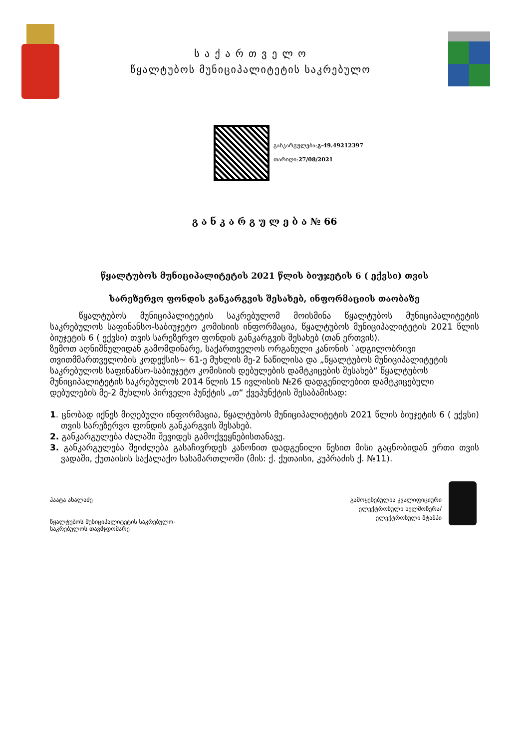ს ა ქ ა რ თ ვ ე ლ ო
წყალტუბოს მუნიციპალიტეტის საკრებულო
განკარგულება:გ-49.49212397
თარიღი:27/08/2021
გ ა ნ კ ა რ გ უ ლ ე ბ ა № 66
წყალტუბოს მუნიციპალიტეტის 2021 წლის ბიუჯეტის 6 ( ექვსი) თვის
სარეზერვო ფონდის განკარგვის შესახებ, ინფორმაციის თაობაზე
წყალტუბოს მუნიციპალიტეტის საკრებულომ მოისმინა წყალტუბოს მუნიციპალიტეტის საკრებულოს საფინანსო-საბიუჯეტო კომისიის ინფორმაცია, წყალტუბოს მუნიციპალიტეტის 2021 წლის ბიუჯეტის 6 ( ექვსი) თვის სარეზერვო ფონდის განკარგვის შესახებ (თან ერთვის).
ზემოთ აღნიშნულიდან გამომდინარე, საქართველოს ორგანული კანონის `ადგილობრივი თვითმმართველობის კოდექსის~ 61-ე მუხლის მე-2 ნაწილისა და „წყალტუბოს მუნიციპალიტეტის საკრებულოს საფინანსო-საბიუჯეტო კომისიის დებულების დამტკიცების შესახებ“ წყალტუბოს მუნიციპალიტეტის საკრებულოს 2014 წლის 15 ივლისის №26 დადგენილებით დამტკიცებული დებულების მე-2 მუხლის პირველი პუნქტის „თ“ ქვეპუნქტის შესაბამისად:
1. ცნობად იქნეს მიღებული ინფორმაცია, წყალტუბოს მუნიციპალიტეტის 2021 წლის ბიუჯეტის 6 ( ექვსი) თვის სარეზერვო ფონდის განკარგვის შესახებ.
2. განკარგულება ძალაში შევიდეს გამოქვეყნებისთანავე.
3. განკარგულება შეიძლება გასაჩივრდეს კანონით დადგენილი წესით მისი გაცნობიდან ერთი თვის ვადაში, ქუთაისის საქალაქო სასამართლოში (მის: ქ. ქუთაისი, კუპრაძის ქ. №11).
პაატა ახალაძე
წყალტუბოს მუნიციპალიტეტის საკრებულო-
საკრებულოს თავმჯდომარე
გამოყენებულია კვალიფიციური
ელექტრონული ხელმოწერა/
ელექტრონული შტამპი